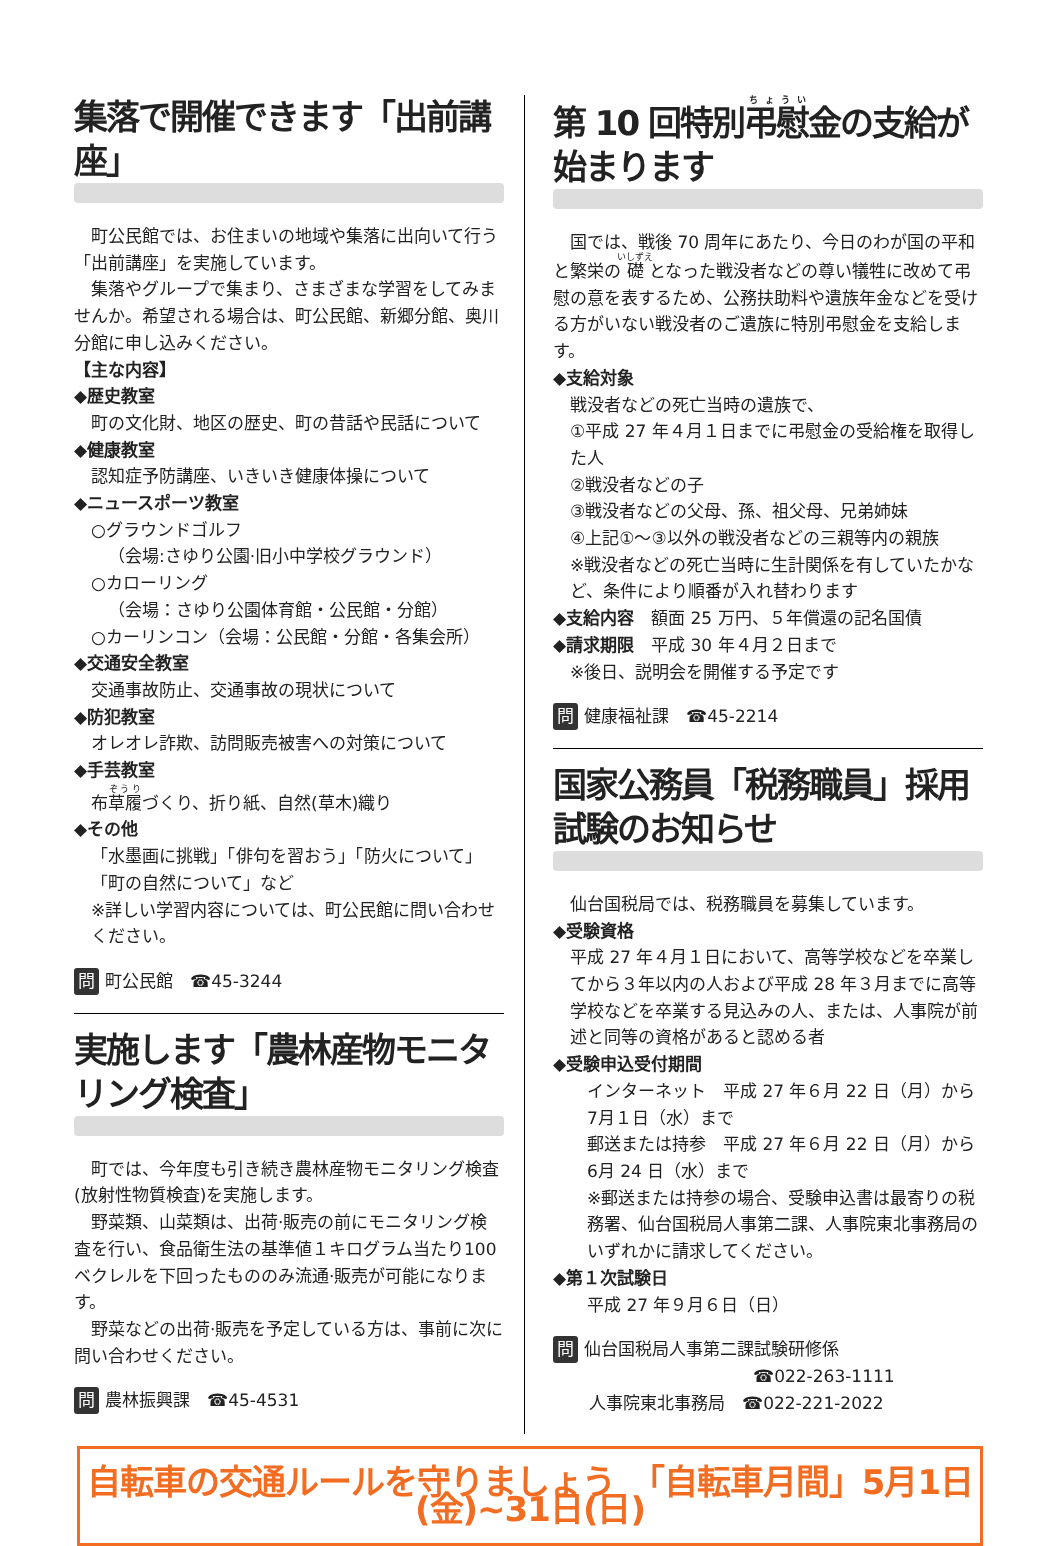集落で開催できます「出前講座」
町公民館では、お住まいの地域や集落に出向いて行う「出前講座」を実施しています。
集落やグループで集まり、さまざまな学習をしてみませんか。希望される場合は、町公民館、新郷分館、奥川分館に申し込みください。
【主な内容】
◆歴史教室
町の文化財、地区の歴史、町の昔話や民話について
◆健康教室
認知症予防講座、いきいき健康体操について
◆ニュースポーツ教室
○グラウンドゴルフ
（会場:さゆり公園·旧小中学校グラウンド）
○カローリング
（会場：さゆり公園体育館・公民館・分館）
○カーリンコン（会場：公民館・分館・各集会所）
◆交通安全教室
交通事故防止、交通事故の現状について
◆防犯教室
オレオレ詐欺、訪問販売被害への対策について
◆手芸教室
布草履づくり、折り紙、自然(草木)織り
◆その他
「水墨画に挑戦」「俳句を習おう」「防火について」「町の自然について」など
※詳しい学習内容については、町公民館に問い合わせください。
問 町公民館　☎45-3244
実施します「農林産物モニタリング検査」
町では、今年度も引き続き農林産物モニタリング検査(放射性物質検査)を実施します。
野菜類、山菜類は、出荷·販売の前にモニタリング検査を行い、食品衛生法の基準値１キログラム当たり100 ベクレルを下回ったもののみ流通·販売が可能になります。
野菜などの出荷·販売を予定している方は、事前に次に問い合わせください。
問 農林振興課　☎45-4531
第 10 回特別弔慰金の支給が始まります
国では、戦後 70 周年にあたり、今日のわが国の平和と繁栄の礎となった戦没者などの尊い犠牲に改めて弔慰の意を表するため、公務扶助料や遺族年金などを受ける方がいない戦没者のご遺族に特別弔慰金を支給します。
◆支給対象
戦没者などの死亡当時の遺族で、
①平成 27 年４月１日までに弔慰金の受給権を取得した人
②戦没者などの子
③戦没者などの父母、孫、祖父母、兄弟姉妹
④上記①～③以外の戦没者などの三親等内の親族
※戦没者などの死亡当時に生計関係を有していたかなど、条件により順番が入れ替わります
◆支給内容　額面 25 万円、５年償還の記名国債
◆請求期限　平成 30 年４月２日まで
※後日、説明会を開催する予定です
問 健康福祉課　☎45-2214
国家公務員「税務職員」採用試験のお知らせ
仙台国税局では、税務職員を募集しています。
◆受験資格
平成 27 年４月１日において、高等学校などを卒業してから３年以内の人および平成 28 年３月までに高等学校などを卒業する見込みの人、または、人事院が前述と同等の資格があると認める者
◆受験申込受付期間
インターネット　平成 27 年６月 22 日（月）から 7月１日（水）まで
郵送または持参　平成 27 年６月 22 日（月）から 6月 24 日（水）まで
※郵送または持参の場合、受験申込書は最寄りの税務署、仙台国税局人事第二課、人事院東北事務局のいずれかに請求してください。
◆第１次試験日
平成 27 年９月６日（日）
問 仙台国税局人事第二課試験研修係
☎022-263-1111
人事院東北事務局　☎022-221-2022
自転車の交通ルールを守りましょう　「自転車月間」5月1日(金)~31日(日)